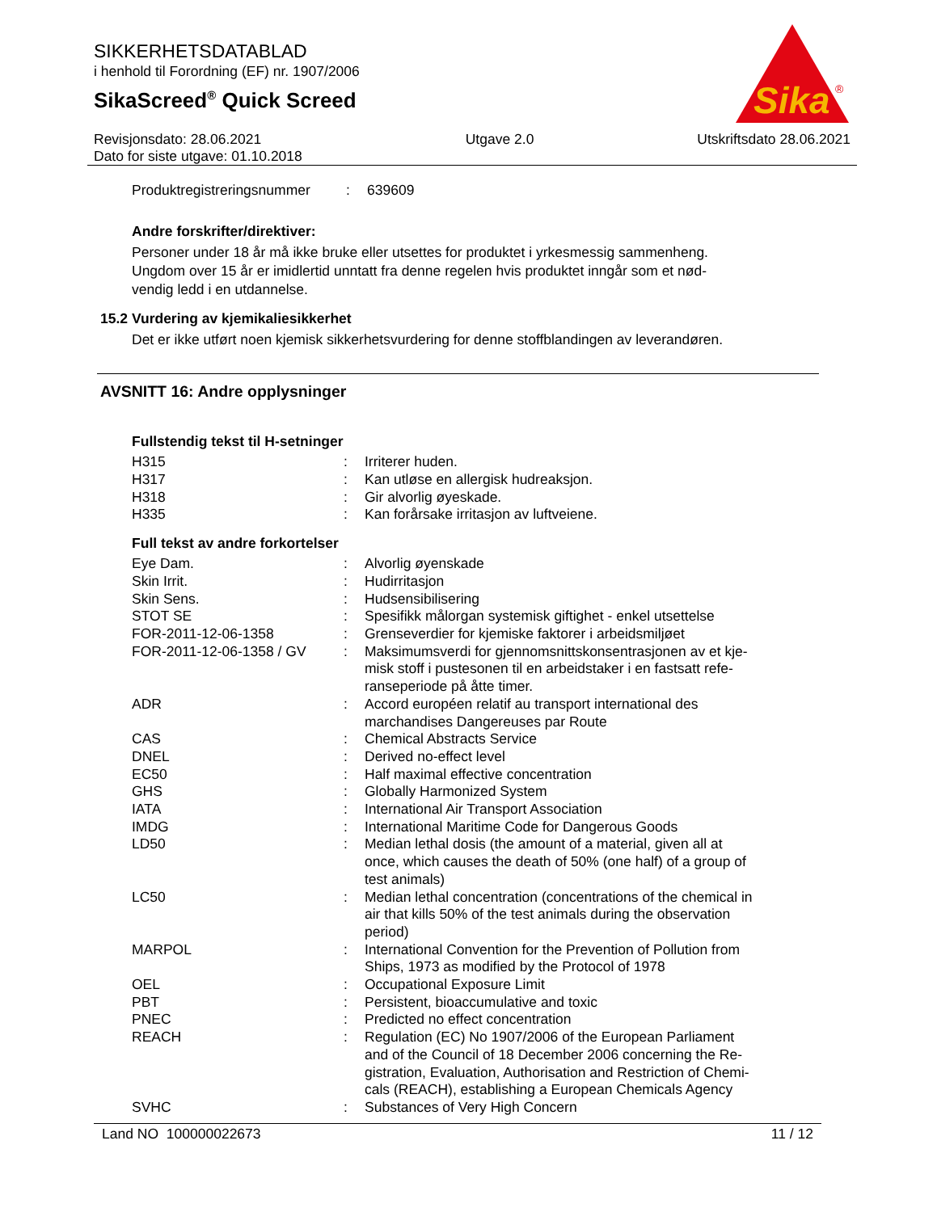Sika
®
SIKKERHETSDATABLAD
i henhold til Forordning (EF) nr. 1907/2006
SikaScreed<sup>®</sup> Quick Screed
Revisjonsdato: 28.06.2021
Dato for siste utgave: 01.10.2018
Utgave 2.0 Utskriftsdato 28.06.2021
| Produktregistreringsnummer | : | 639609 |
Andre forskrifter/direktiver:
Personer under 18 år må ikke bruke eller utsettes for produktet i yrkesmessig sammenheng.
Ungdom over 15 år er imidlertid unntatt fra denne regelen hvis produktet inngår som et nød-
vendig ledd i en utdannelse.
15.2 Vurdering av kjemikaliesikkerhet
Det er ikke utført noen kjemisk sikkerhetsvurdering for denne stoffblandingen av leverandøren.
AVSNITT 16: Andre opplysninger
Fullstendig tekst til H-setninger
| H315 | : | Irriterer huden. |
| H317 | : | Kan utløse en allergisk hudreaksjon. |
| H318 | : | Gir alvorlig øyeskade. |
| H335 | : | Kan forårsake irritasjon av luftveiene. |
Full tekst av andre forkortelser
| Eye Dam. | : | Alvorlig øyenskade |
| Skin Irrit. | : | Hudirritasjon |
| Skin Sens. | : | Hudsensibilisering |
| STOT SE | : | Spesifikk målorgan systemisk giftighet - enkel utsettelse |
| FOR-2011-12-06-1358 | : | Grenseverdier for kjemiske faktorer i arbeidsmiljøet |
| FOR-2011-12-06-1358 / GV | : | Maksimumsverdi for gjennomsnittskonsentrasjonen av et kje- misk stoff i pustesonen til en arbeidstaker i en fastsatt refe- ranseperiode på åtte timer. |
| ADR | : | Accord européen relatif au transport international des marchandises Dangereuses par Route |
| CAS | : | Chemical Abstracts Service |
| DNEL | : | Derived no-effect level |
| EC50 | : | Half maximal effective concentration |
| GHS | : | Globally Harmonized System |
| IATA | : | International Air Transport Association |
| IMDG | : | International Maritime Code for Dangerous Goods |
| LD50 | : | Median lethal dosis (the amount of a material, given all at once, which causes the death of 50% (one half) of a group of test animals) |
| LC50 | : | Median lethal concentration (concentrations of the chemical in air that kills 50% of the test animals during the observation period) |
| MARPOL | : | International Convention for the Prevention of Pollution from Ships, 1973 as modified by the Protocol of 1978 |
| OEL | : | Occupational Exposure Limit |
| PBT | : | Persistent, bioaccumulative and toxic |
| PNEC | : | Predicted no effect concentration |
| REACH | : | Regulation (EC) No 1907/2006 of the European Parliament and of the Council of 18 December 2006 concerning the Re- gistration, Evaluation, Authorisation and Restriction of Chemi- cals (REACH), establishing a European Chemicals Agency |
| SVHC | : | Substances of Very High Concern |
Land NO 100000022673 11 / 12